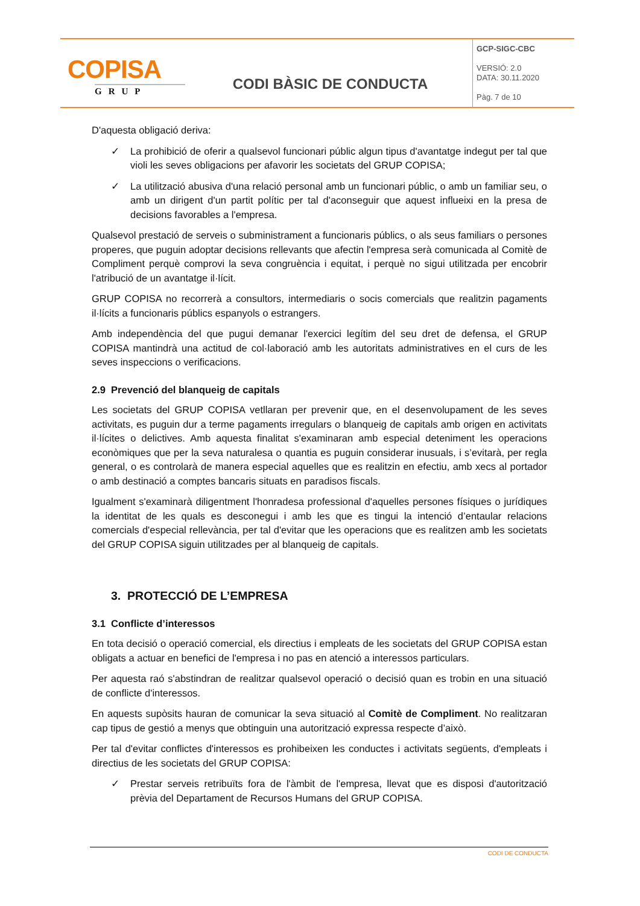| COPISA GRUP | CODI BÀSIC DE CONDUCTA | GCP-SIGC-CBC VERSIÓ: 2.0 DATA: 30.11.2020 Pàg. 7 de 10 |
D'aquesta obligació deriva:
✓ La prohibició de oferir a qualsevol funcionari públic algun tipus d'avantatge indegut per tal que violi les seves obligacions per afavorir les societats del GRUP COPISA;
✓ La utilització abusiva d'una relació personal amb un funcionari públic, o amb un familiar seu, o amb un dirigent d'un partit polític per tal d'aconseguir que aquest influeixi en la presa de decisions favorables a l'empresa.
Qualsevol prestació de serveis o subministrament a funcionaris públics, o als seus familiars o persones properes, que puguin adoptar decisions rellevants que afectin l'empresa serà comunicada al Comitè de Compliment perquè comprovi la seva congruència i equitat, i perquè no sigui utilitzada per encobrir l'atribució de un avantatge il·lícit.
GRUP COPISA no recorrerà a consultors, intermediaris o socis comercials que realitzin pagaments il·lícits a funcionaris públics espanyols o estrangers.
Amb independència del que pugui demanar l'exercici legítim del seu dret de defensa, el GRUP COPISA mantindrà una actitud de col·laboració amb les autoritats administratives en el curs de les seves inspeccions o verificacions.
2.9 Prevenció del blanqueig de capitals
Les societats del GRUP COPISA vetllaran per prevenir que, en el desenvolupament de les seves activitats, es puguin dur a terme pagaments irregulars o blanqueig de capitals amb origen en activitats il·lícites o delictives. Amb aquesta finalitat s'examinaran amb especial deteniment les operacions econòmiques que per la seva naturalesa o quantia es puguin considerar inusuals, i s’evitarà, per regla general, o es controlarà de manera especial aquelles que es realitzin en efectiu, amb xecs al portador o amb destinació a comptes bancaris situats en paradisos fiscals.
Igualment s'examinarà diligentment l'honradesa professional d'aquelles persones físiques o jurídiques la identitat de les quals es desconegui i amb les que es tingui la intenció d’entaular relacions comercials d'especial rellevància, per tal d'evitar que les operacions que es realitzen amb les societats del GRUP COPISA siguin utilitzades per al blanqueig de capitals.
3. PROTECCIÓ DE L’EMPRESA
3.1 Conflicte d’interessos
En tota decisió o operació comercial, els directius i empleats de les societats del GRUP COPISA estan obligats a actuar en benefici de l'empresa i no pas en atenció a interessos particulars.
Per aquesta raó s'abstindran de realitzar qualsevol operació o decisió quan es trobin en una situació de conflicte d'interessos.
En aquests supòsits hauran de comunicar la seva situació al Comitè de Compliment. No realitzaran cap tipus de gestió a menys que obtinguin una autorització expressa respecte d’això.
Per tal d'evitar conflictes d'interessos es prohibeixen les conductes i activitats següents, d'empleats i directius de les societats del GRUP COPISA:
✓ Prestar serveis retribuïts fora de l'àmbit de l'empresa, llevat que es disposi d'autorització prèvia del Departament de Recursos Humans del GRUP COPISA.
CODI DE CONDUCTA